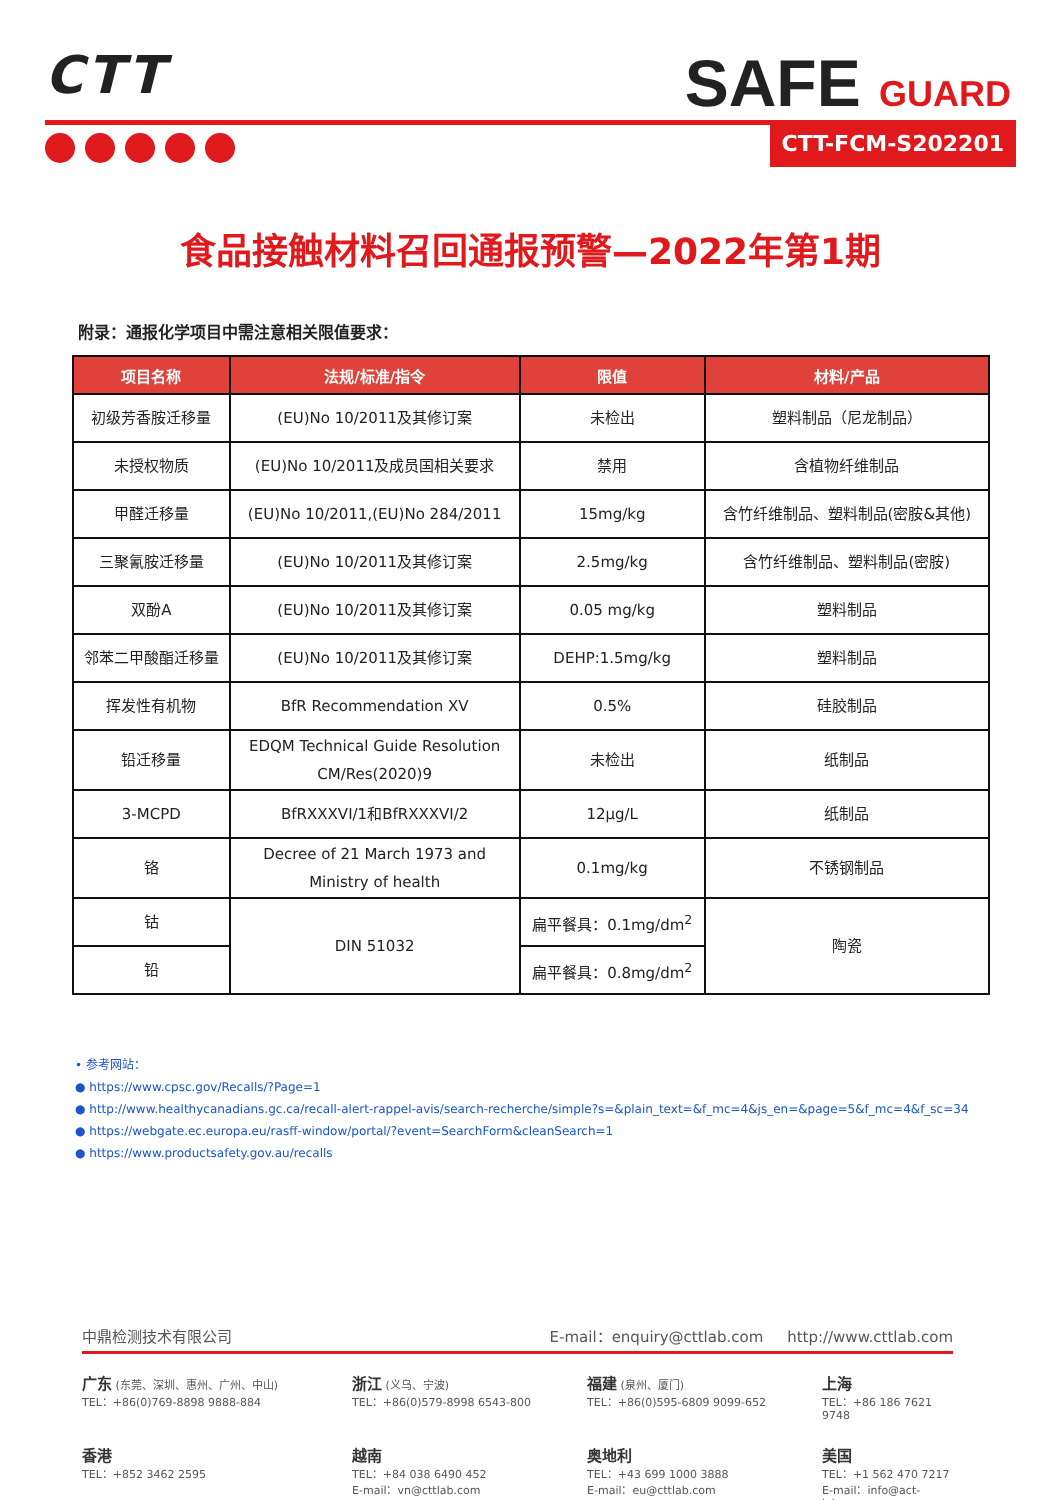CTT
SAFE GUARD
CTT-FCM-S202201
食品接触材料召回通报预警—2022年第1期
附录：通报化学项目中需注意相关限值要求：
| 项目名称 | 法规/标准/指令 | 限值 | 材料/产品 |
| --- | --- | --- | --- |
| 初级芳香胺迁移量 | (EU)No 10/2011及其修订案 | 未检出 | 塑料制品（尼龙制品） |
| 未授权物质 | (EU)No 10/2011及成员国相关要求 | 禁用 | 含植物纤维制品 |
| 甲醛迁移量 | (EU)No 10/2011,(EU)No 284/2011 | 15mg/kg | 含竹纤维制品、塑料制品(密胺&其他) |
| 三聚氰胺迁移量 | (EU)No 10/2011及其修订案 | 2.5mg/kg | 含竹纤维制品、塑料制品(密胺) |
| 双酚A | (EU)No 10/2011及其修订案 | 0.05 mg/kg | 塑料制品 |
| 邻苯二甲酸酯迁移量 | (EU)No 10/2011及其修订案 | DEHP:1.5mg/kg | 塑料制品 |
| 挥发性有机物 | BfR Recommendation XV | 0.5% | 硅胶制品 |
| 铅迁移量 | EDQM Technical Guide Resolution CM/Res(2020)9 | 未检出 | 纸制品 |
| 3-MCPD | BfRXXXVI/1和BfRXXXVI/2 | 12μg/L | 纸制品 |
| 铬 | Decree of 21 March 1973 and Ministry of health | 0.1mg/kg | 不锈钢制品 |
| 钴 | DIN 51032 | 扁平餐具：0.1mg/dm<sup>2</sup> | 陶瓷 |
| 铅 | | 扁平餐具：0.8mg/dm<sup>2</sup> | |
• 参考网站：
● https://www.cpsc.gov/Recalls/?Page=1
● http://www.healthycanadians.gc.ca/recall-alert-rappel-avis/search-recherche/simple?s=&plain_text=&f_mc=4&js_en=&page=5&f_mc=4&f_sc=34
● https://webgate.ec.europa.eu/rasff-window/portal/?event=SearchForm&cleanSearch=1
● https://www.productsafety.gov.au/recalls
中鼎检测技术有限公司 E-mail：enquiry@cttlab.com http://www.cttlab.com
广东 (东莞、深圳、惠州、广州、中山)
TEL：+86(0)769-8898 9888-884
浙江 (义乌、宁波)
TEL：+86(0)579-8998 6543-800
福建 (泉州、厦门)
TEL：+86(0)595-6809 9099-652
上海
TEL：+86 186 7621 9748
香港
TEL：+852 3462 2595
越南
TEL：+84 038 6490 452
E-mail：vn@cttlab.com
奥地利
TEL：+43 699 1000 3888
E-mail：eu@cttlab.com
美国
TEL：+1 562 470 7217
E-mail：info@act-lab.com